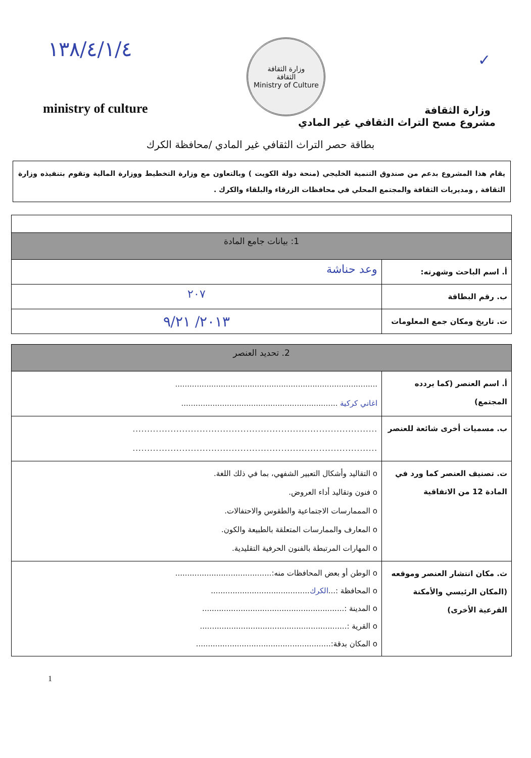١٣٨/٤/١/٤
ministry of culture
وزارة الثقافة
الثقافة
Ministry of Culture
✓
وزارة الثقافة
مشروع مسح التراث الثقافي غير المادي
بطاقة حصر التراث الثقافي غير المادي /محافظة الكرك
يقام هذا المشروع بدعم من صندوق التنمية الخليجي (منحة دولة الكويت ) وبالتعاون مع وزارة التخطيط ووزارة المالية وتقوم بتنفيذه وزارة الثقافة , ومديريات الثقافة والمجتمع المحلي في محافظات الزرقاء والبلقاء والكرك .
| 1: بيانات جامع المادة | |
| --- | --- |
| أ. اسم الباحث وشهرته: | وعد حناشة |
| ب. رقم البطاقة | ٢٠٧ |
| ت. تاريخ ومكان جمع المعلومات | ٢٠١٣/ ٩/٢١ |
| 2. تحديد العنصر | |
| --- | --- |
| أ. اسم العنصر (كما يردده المجتمع) | .................................................................................... اغاني كركية ................................................................. |
| ب. مسميات أخرى شائعة للعنصر | .................................................................................... .................................................................................... |
| ت. تصنيف العنصر كما ورد في المادة 12 من الاتفاقية | o التقاليد وأشكال التعبير الشفهي، بما في ذلك اللغة. o فنون وتقاليد أداء العروض. o المممارسات الاجتماعية والطقوس والاحتفالات. o المعارف والممارسات المتعلقة بالطبيعة والكون. o المهارات المرتبطة بالفنون الحرفية التقليدية. |
| ث. مكان انتشار العنصر وموقعه (المكان الرئيسي والأمكنة الفرعية الأخرى) | o الوطن أو بعض المحافظات منه:........................................ o المحافظة :... الكرك ......................................... o المدينة :........................................................... o القرية :............................................................. o المكان بدقة:........................................................ |
1